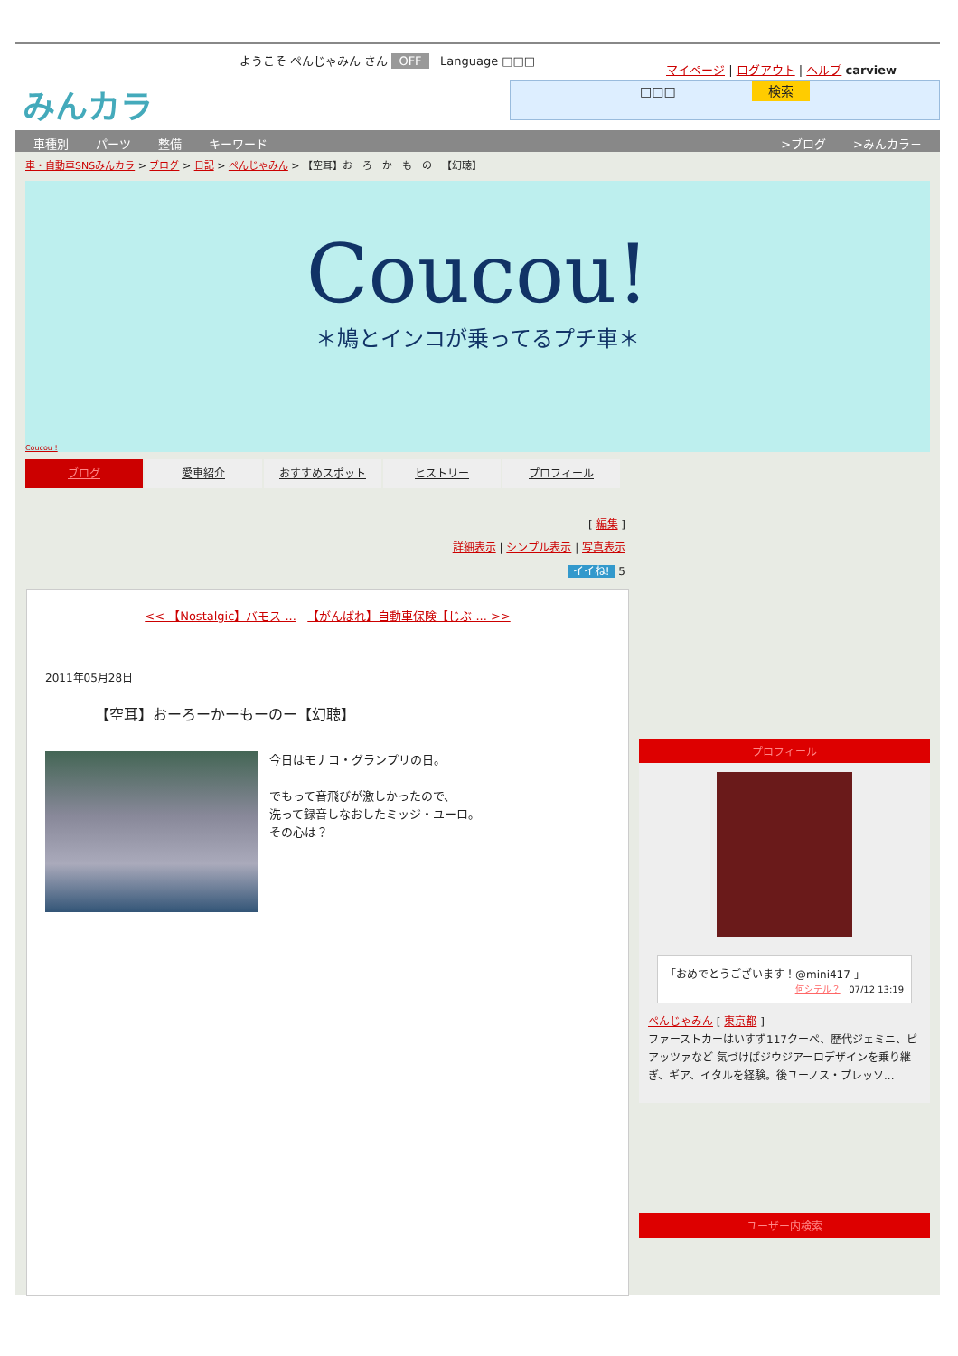ようこそ ぺんじゃみん さん OFF Language □□□
みんカラ
マイページ | ログアウト | ヘルプ carview
□□□ 検索
車種別 パーツ 整備 キーワード >ブログ >みんカラ＋
車・自動車SNSみんカラ > ブログ > 日記 > ぺんじゃみん > 【空耳】おーろーかーもーのー【幻聴】
Coucou!
＊鳩とインコが乗ってるプチ車＊
Coucou !
ブログ 愛車紹介 おすすめスポット ヒストリー プロフィール
[ 編集 ]
詳細表示 | シンプル表示 | 写真表示
イイね! 5
<< 【Nostalgic】バモス ... 【がんばれ】自動車保険【じぶ ... >>
2011年05月28日
【空耳】おーろーかーもーのー【幻聴】
今日はモナコ・グランプリの日。
でもって音飛びが激しかったので、
洗って録音しなおしたミッジ・ユーロ。
その心は？
プロフィール
「おめでとうございます！@mini417 」
何シテル？ 07/12 13:19
ぺんじゃみん [ 東京都 ]
ファーストカーはいすず117クーペ、歴代ジェミニ、ピアッツァなど 気づけばジウジアーロデザインを乗り継ぎ、ギア、イタルを経験。後ユーノス・プレッソ...
ユーザー内検索